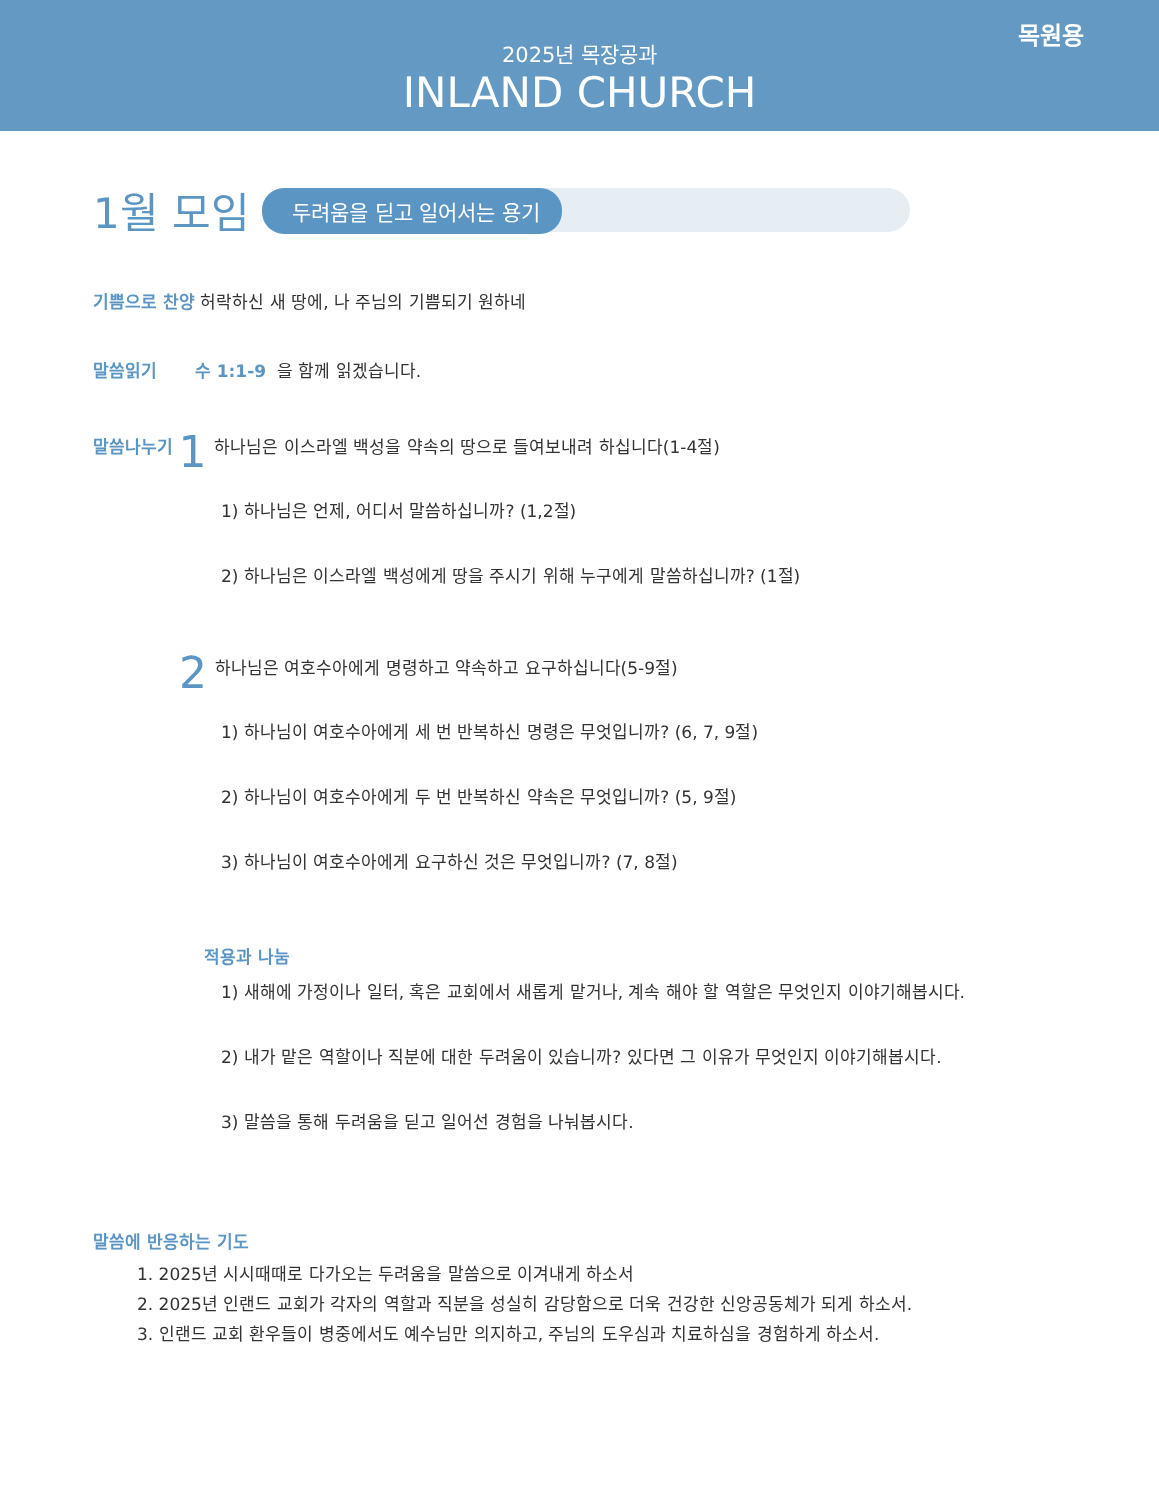목원용
2025년 목장공과
INLAND CHURCH
1월 모임
두려움을 딛고 일어서는 용기
기쁨으로 찬양 허락하신 새 땅에, 나 주님의 기쁨되기 원하네
말씀읽기 수 1:1-9 을 함께 읽겠습니다.
말씀나누기 1 하나님은 이스라엘 백성을 약속의 땅으로 들여보내려 하십니다(1-4절)
1) 하나님은 언제, 어디서 말씀하십니까? (1,2절)
2) 하나님은 이스라엘 백성에게 땅을 주시기 위해 누구에게 말씀하십니까? (1절)
2 하나님은 여호수아에게 명령하고 약속하고 요구하십니다(5-9절)
1) 하나님이 여호수아에게 세 번 반복하신 명령은 무엇입니까? (6, 7, 9절)
2) 하나님이 여호수아에게 두 번 반복하신 약속은 무엇입니까? (5, 9절)
3) 하나님이 여호수아에게 요구하신 것은 무엇입니까? (7, 8절)
적용과 나눔
1) 새해에 가정이나 일터, 혹은 교회에서 새롭게 맡거나, 계속 해야 할 역할은 무엇인지 이야기해봅시다.
2) 내가 맡은 역할이나 직분에 대한 두려움이 있습니까? 있다면 그 이유가 무엇인지 이야기해봅시다.
3) 말씀을 통해 두려움을 딛고 일어선 경험을 나눠봅시다.
말씀에 반응하는 기도
1. 2025년 시시때때로 다가오는 두려움을 말씀으로 이겨내게 하소서
2. 2025년 인랜드 교회가 각자의 역할과 직분을 성실히 감당함으로 더욱 건강한 신앙공동체가 되게 하소서.
3. 인랜드 교회 환우들이 병중에서도 예수님만 의지하고, 주님의 도우심과 치료하심을 경험하게 하소서.